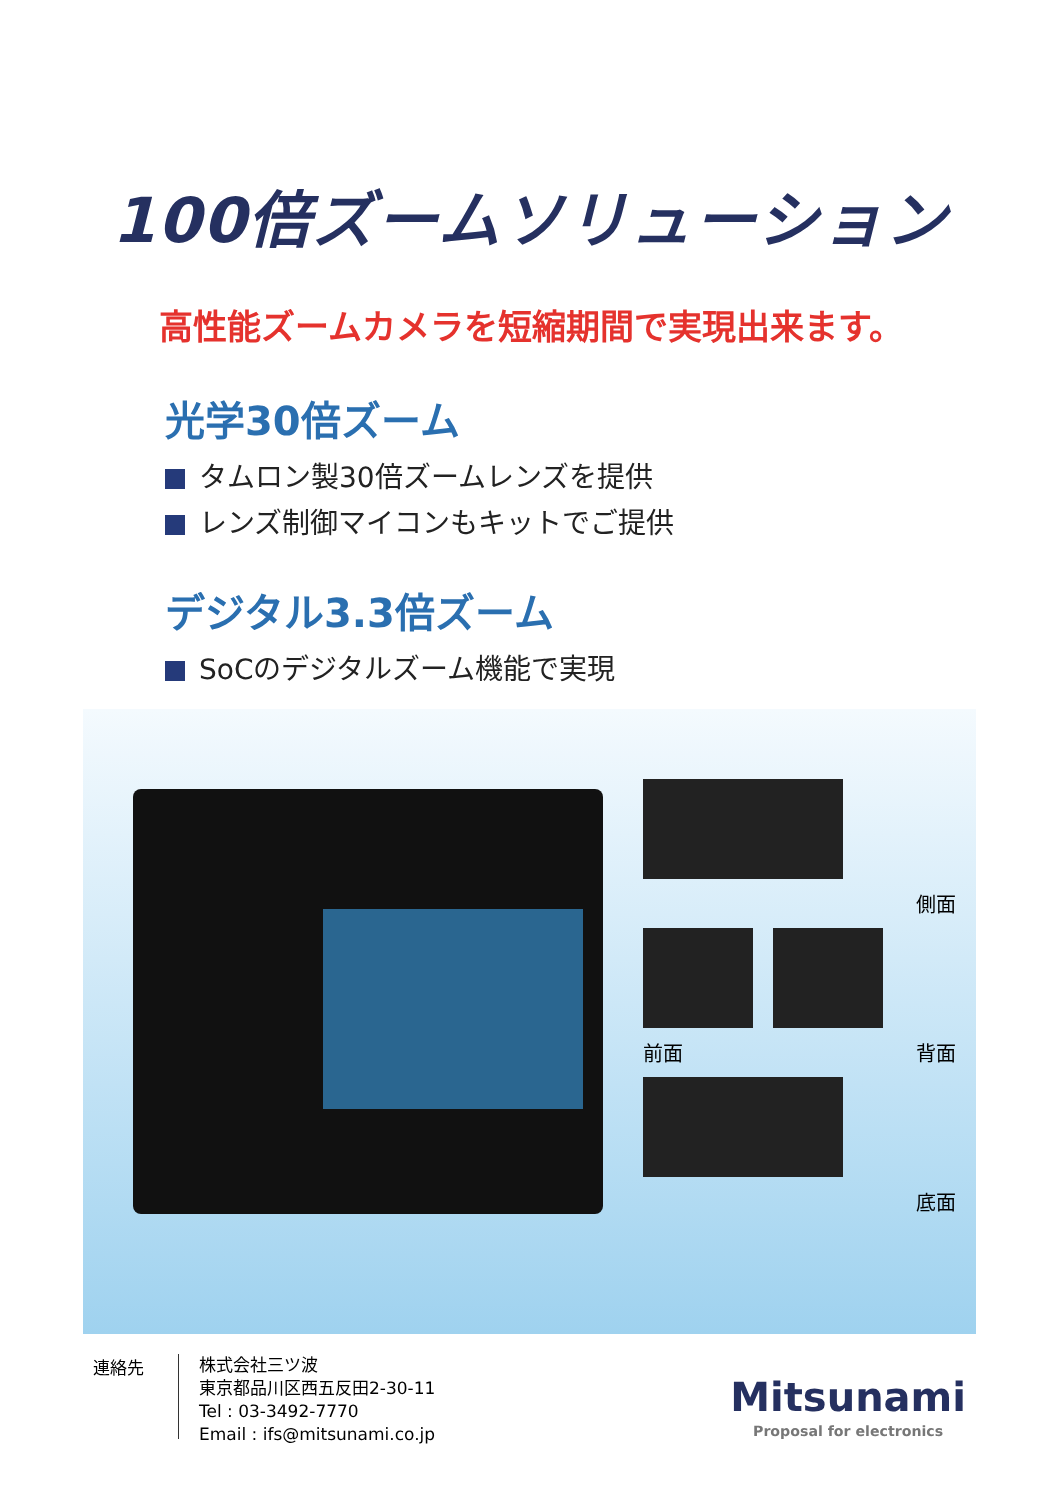100倍ズームソリューション
高性能ズームカメラを短縮期間で実現出来ます。
光学30倍ズーム
タムロン製30倍ズームレンズを提供
レンズ制御マイコンもキットでご提供
デジタル3.3倍ズーム
SoCのデジタルズーム機能で実現
側面
前面 背面
底面
連絡先
株式会社三ツ波
東京都品川区西五反田2-30-11
Tel : 03-3492-7770
Email : ifs@mitsunami.co.jp
Mitsunami
Proposal for electronics